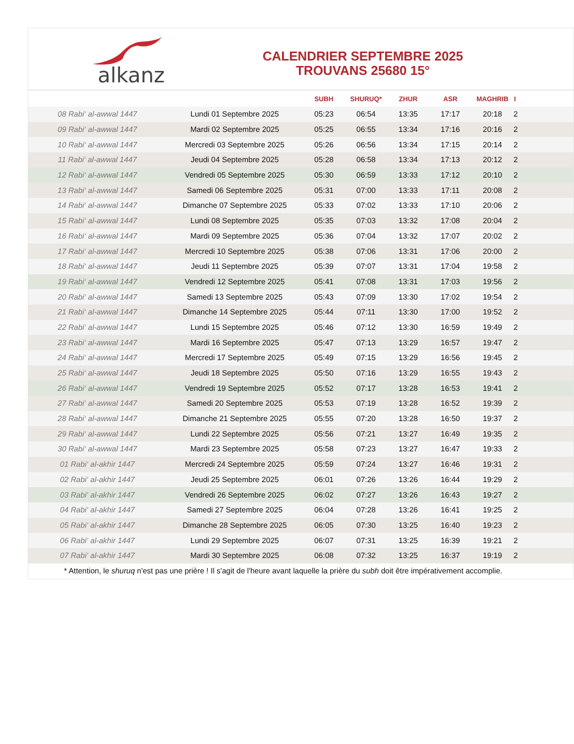alkanz
CALENDRIER SEPTEMBRE 2025
TROUVANS 25680 15°
| | | SUBH | SHURUQ* | ZHUR | ASR | MAGHRIB | I |
| --- | --- | --- | --- | --- | --- | --- | --- |
| 08 Rabi‘ al-awwal 1447 | Lundi 01 Septembre 2025 | 05:23 | 06:54 | 13:35 | 17:17 | 20:18 | 2 |
| 09 Rabi‘ al-awwal 1447 | Mardi 02 Septembre 2025 | 05:25 | 06:55 | 13:34 | 17:16 | 20:16 | 2 |
| 10 Rabi‘ al-awwal 1447 | Mercredi 03 Septembre 2025 | 05:26 | 06:56 | 13:34 | 17:15 | 20:14 | 2 |
| 11 Rabi‘ al-awwal 1447 | Jeudi 04 Septembre 2025 | 05:28 | 06:58 | 13:34 | 17:13 | 20:12 | 2 |
| 12 Rabi‘ al-awwal 1447 | Vendredi 05 Septembre 2025 | 05:30 | 06:59 | 13:33 | 17:12 | 20:10 | 2 |
| 13 Rabi‘ al-awwal 1447 | Samedi 06 Septembre 2025 | 05:31 | 07:00 | 13:33 | 17:11 | 20:08 | 2 |
| 14 Rabi‘ al-awwal 1447 | Dimanche 07 Septembre 2025 | 05:33 | 07:02 | 13:33 | 17:10 | 20:06 | 2 |
| 15 Rabi‘ al-awwal 1447 | Lundi 08 Septembre 2025 | 05:35 | 07:03 | 13:32 | 17:08 | 20:04 | 2 |
| 16 Rabi‘ al-awwal 1447 | Mardi 09 Septembre 2025 | 05:36 | 07:04 | 13:32 | 17:07 | 20:02 | 2 |
| 17 Rabi‘ al-awwal 1447 | Mercredi 10 Septembre 2025 | 05:38 | 07:06 | 13:31 | 17:06 | 20:00 | 2 |
| 18 Rabi‘ al-awwal 1447 | Jeudi 11 Septembre 2025 | 05:39 | 07:07 | 13:31 | 17:04 | 19:58 | 2 |
| 19 Rabi‘ al-awwal 1447 | Vendredi 12 Septembre 2025 | 05:41 | 07:08 | 13:31 | 17:03 | 19:56 | 2 |
| 20 Rabi‘ al-awwal 1447 | Samedi 13 Septembre 2025 | 05:43 | 07:09 | 13:30 | 17:02 | 19:54 | 2 |
| 21 Rabi‘ al-awwal 1447 | Dimanche 14 Septembre 2025 | 05:44 | 07:11 | 13:30 | 17:00 | 19:52 | 2 |
| 22 Rabi‘ al-awwal 1447 | Lundi 15 Septembre 2025 | 05:46 | 07:12 | 13:30 | 16:59 | 19:49 | 2 |
| 23 Rabi‘ al-awwal 1447 | Mardi 16 Septembre 2025 | 05:47 | 07:13 | 13:29 | 16:57 | 19:47 | 2 |
| 24 Rabi‘ al-awwal 1447 | Mercredi 17 Septembre 2025 | 05:49 | 07:15 | 13:29 | 16:56 | 19:45 | 2 |
| 25 Rabi‘ al-awwal 1447 | Jeudi 18 Septembre 2025 | 05:50 | 07:16 | 13:29 | 16:55 | 19:43 | 2 |
| 26 Rabi‘ al-awwal 1447 | Vendredi 19 Septembre 2025 | 05:52 | 07:17 | 13:28 | 16:53 | 19:41 | 2 |
| 27 Rabi‘ al-awwal 1447 | Samedi 20 Septembre 2025 | 05:53 | 07:19 | 13:28 | 16:52 | 19:39 | 2 |
| 28 Rabi‘ al-awwal 1447 | Dimanche 21 Septembre 2025 | 05:55 | 07:20 | 13:28 | 16:50 | 19:37 | 2 |
| 29 Rabi‘ al-awwal 1447 | Lundi 22 Septembre 2025 | 05:56 | 07:21 | 13:27 | 16:49 | 19:35 | 2 |
| 30 Rabi‘ al-awwal 1447 | Mardi 23 Septembre 2025 | 05:58 | 07:23 | 13:27 | 16:47 | 19:33 | 2 |
| 01 Rabi‘ al-akhir 1447 | Mercredi 24 Septembre 2025 | 05:59 | 07:24 | 13:27 | 16:46 | 19:31 | 2 |
| 02 Rabi‘ al-akhir 1447 | Jeudi 25 Septembre 2025 | 06:01 | 07:26 | 13:26 | 16:44 | 19:29 | 2 |
| 03 Rabi‘ al-akhir 1447 | Vendredi 26 Septembre 2025 | 06:02 | 07:27 | 13:26 | 16:43 | 19:27 | 2 |
| 04 Rabi‘ al-akhir 1447 | Samedi 27 Septembre 2025 | 06:04 | 07:28 | 13:26 | 16:41 | 19:25 | 2 |
| 05 Rabi‘ al-akhir 1447 | Dimanche 28 Septembre 2025 | 06:05 | 07:30 | 13:25 | 16:40 | 19:23 | 2 |
| 06 Rabi‘ al-akhir 1447 | Lundi 29 Septembre 2025 | 06:07 | 07:31 | 13:25 | 16:39 | 19:21 | 2 |
| 07 Rabi‘ al-akhir 1447 | Mardi 30 Septembre 2025 | 06:08 | 07:32 | 13:25 | 16:37 | 19:19 | 2 |
| * Attention, le shuruq n'est pas une prière ! Il s'agit de l'heure avant laquelle la prière du subh doit être impérativement accomplie. | | | | | | | |